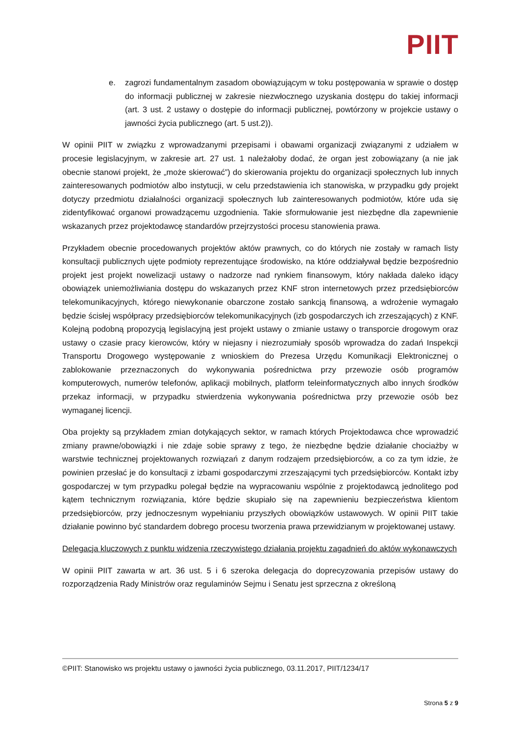PIIT
e. zagrozi fundamentalnym zasadom obowiązującym w toku postępowania w sprawie o dostęp do informacji publicznej w zakresie niezwłocznego uzyskania dostępu do takiej informacji (art. 3 ust. 2 ustawy o dostępie do informacji publicznej, powtórzony w projekcie ustawy o jawności życia publicznego (art. 5 ust.2)).
W opinii PIIT w związku z wprowadzanymi przepisami i obawami organizacji związanymi z udziałem w procesie legislacyjnym, w zakresie art. 27 ust. 1 należałoby dodać, że organ jest zobowiązany (a nie jak obecnie stanowi projekt, że „może skierować”) do skierowania projektu do organizacji społecznych lub innych zainteresowanych podmiotów albo instytucji, w celu przedstawienia ich stanowiska, w przypadku gdy projekt dotyczy przedmiotu działalności organizacji społecznych lub zainteresowanych podmiotów, które uda się zidentyfikować organowi prowadzącemu uzgodnienia. Takie sformułowanie jest niezbędne dla zapewnienie wskazanych przez projektodawcę standardów przejrzystości procesu stanowienia prawa.
Przykładem obecnie procedowanych projektów aktów prawnych, co do których nie zostały w ramach listy konsultacji publicznych ujęte podmioty reprezentujące środowisko, na które oddziaływał będzie bezpośrednio projekt jest projekt nowelizacji ustawy o nadzorze nad rynkiem finansowym, który nakłada daleko idący obowiązek uniemożliwiania dostępu do wskazanych przez KNF stron internetowych przez przedsiębiorców telekomunikacyjnych, którego niewykonanie obarczone zostało sankcją finansową, a wdrożenie wymagało będzie ścisłej współpracy przedsiębiorców telekomunikacyjnych (izb gospodarczych ich zrzeszających) z KNF. Kolejną podobną propozycją legislacyjną jest projekt ustawy o zmianie ustawy o transporcie drogowym oraz ustawy o czasie pracy kierowców, który w niejasny i niezrozumiały sposób wprowadza do zadań Inspekcji Transportu Drogowego występowanie z wnioskiem do Prezesa Urzędu Komunikacji Elektronicznej o zablokowanie przeznaczonych do wykonywania pośrednictwa przy przewozie osób programów komputerowych, numerów telefonów, aplikacji mobilnych, platform teleinformatycznych albo innych środków przekaz informacji, w przypadku stwierdzenia wykonywania pośrednictwa przy przewozie osób bez wymaganej licencji.
Oba projekty są przykładem zmian dotykających sektor, w ramach których Projektodawca chce wprowadzić zmiany prawne/obowiązki i nie zdaje sobie sprawy z tego, że niezbędne będzie działanie chociażby w warstwie technicznej projektowanych rozwiązań z danym rodzajem przedsiębiorców, a co za tym idzie, że powinien przesłać je do konsultacji z izbami gospodarczymi zrzeszającymi tych przedsiębiorców. Kontakt izby gospodarczej w tym przypadku polegał będzie na wypracowaniu wspólnie z projektodawcą jednolitego pod kątem technicznym rozwiązania, które będzie skupiało się na zapewnieniu bezpieczeństwa klientom przedsiębiorców, przy jednoczesnym wypełnianiu przyszłych obowiązków ustawowych. W opinii PIIT takie działanie powinno być standardem dobrego procesu tworzenia prawa przewidzianym w projektowanej ustawy.
Delegacja kluczowych z punktu widzenia rzeczywistego działania projektu zagadnień do aktów wykonawczych
W opinii PIIT zawarta w art. 36 ust. 5 i 6 szeroka delegacja do doprecyzowania przepisów ustawy do rozporządzenia Rady Ministrów oraz regulaminów Sejmu i Senatu jest sprzeczna z określoną
©PIIT: Stanowisko ws projektu ustawy o jawności życia publicznego, 03.11.2017, PIIT/1234/17
Strona 5 z 9